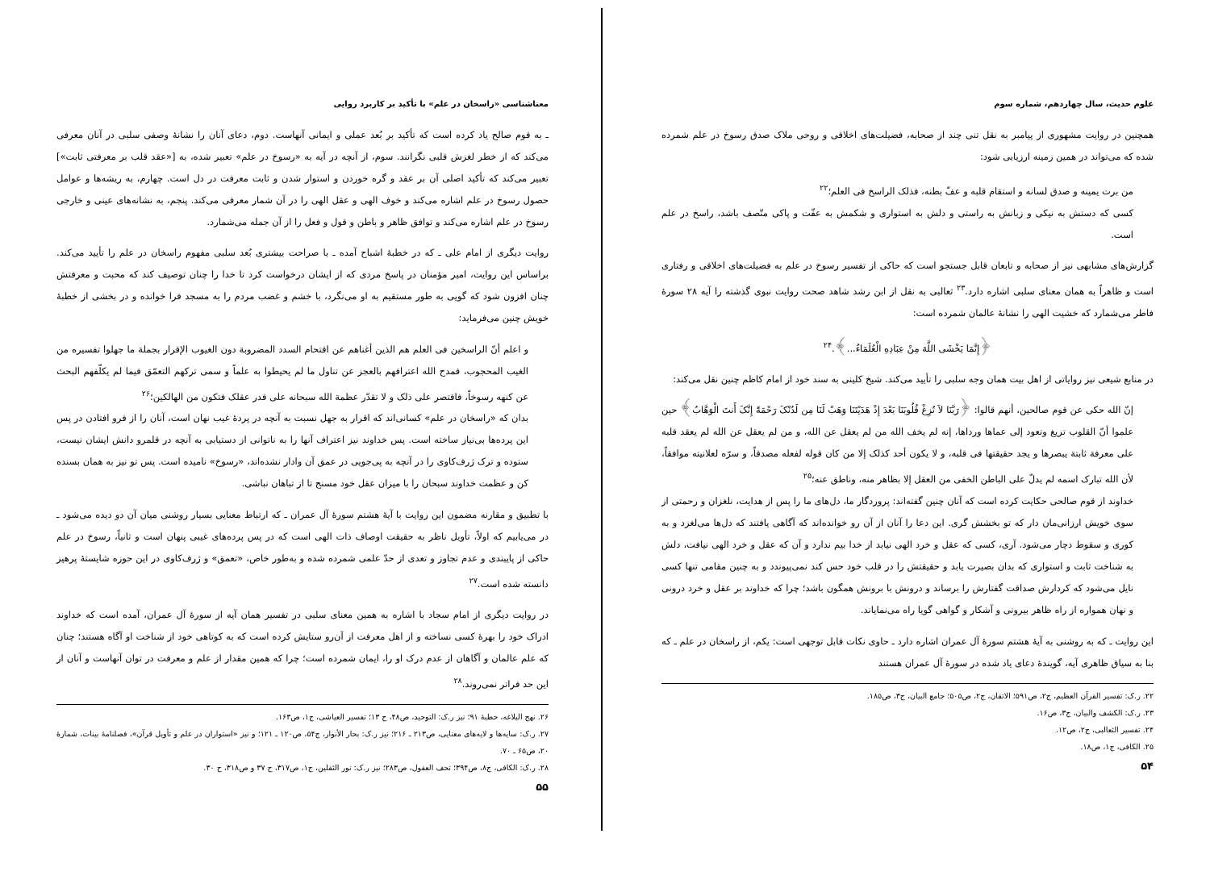علوم حدیث، سال چهاردهم، شماره سوم
همچنین در روایت مشهوری از پیامبر به نقل تنی چند از صحابه، فضیلت‌های اخلاقی و روحی ملاک صدق رسوخ در علم شمرده شده که می‌تواند در همین زمینه ارزیابی شود:
من برت یمینه و صدق لسانه و استقام قلبه و عفّ بطنه، فذلک الراسخ فی العلم؛<sup>۲۲</sup>
کسی که دستش به نیکی و زبانش به راستی و دلش به استواری و شکمش به عفّت و پاکی متّصف باشد، راسخ در علم است.
گزارش‌های مشابهی نیز از صحابه و تابعان قابل جستجو است که حاکی از تفسیر رسوخ در علم به فضیلت‌های اخلاقی و رفتاری است و ظاهراً به همان معنای سلبی اشاره دارد.<sup>۲۳</sup> ثعالبی به نقل از ابن رشد شاهد صحت روایت نبوی گذشته را آیه ۲۸ سورهٔ فاطر می‌شمارد که خشیت الهی را نشانهٔ عالمان شمرده است:
﴿إِنَّمَا یَخْشَى اللَّهَ مِنْ عِبَادِهِ الْعُلَمَاءُ...﴾.<sup>۲۴</sup>
در منابع شیعی نیز روایاتی از اهل بیت همان وجه سلبی را تأیید می‌کند. شیخ کلینی به سند خود از امام کاظم چنین نقل می‌کند:
إنّ الله حکی عن قوم صالحین، أنهم قالوا: ﴿رَبَّنَا لاَ تُزِغْ قُلُوبَنَا بَعْدَ إِذْ هَدَیْتَنَا وَهَبْ لَنَا مِن لَدُنْکَ رَحْمَةً إِنَّکَ أَنتَ الْوَهَّابُ﴾ حین علموا أنّ القلوب تزیغ وتعود إلى عماها ورداها، إنه لم یخف الله من لم یعقل عن الله، و من لم یعقل عن الله لم یعقد قلبه على معرفة ثابتة یبصرها و یجد حقیقتها فی قلبه، و لا یکون أحد کذلک إلا من کان قوله لفعله مصدقاً، و سرّه لعلانیته موافقاً، لأن الله تبارک اسمه لم یدلّ على الباطن الخفی من العقل إلا بظاهر منه، وناطق عنه؛<sup>۲۵</sup>
خداوند از قوم صالحی حکایت کرده است که آنان چنین گفته‌اند: پروردگار ما، دل‌های ما را پس از هدایت، نلغزان و رحمتی از سوی خویش ارزانی‌مان دار که تو بخشش گری. این دعا را آنان از آن رو خوانده‌اند که آگاهی یافتند که دل‌ها می‌لغزد و به کوری و سقوط دچار می‌شود. آری، کسی که عقل و خرد الهی نیابد از خدا بیم ندارد و آن که عقل و خرد الهی نیافت، دلش به شناخت ثابت و استواری که بدان بصیرت یابد و حقیقتش را در قلب خود حس کند نمی‌پیوندد و به چنین مقامی تنها کسی نایل می‌شود که کردارش صداقت گفتارش را برساند و درونش با برونش همگون باشد؛ چرا که خداوند بر عقل و خرد درونی و نهان همواره از راه ظاهر بیرونی و آشکار و گواهی گویا راه می‌نمایاند.
این روایت ـ که به روشنی به آیهٔ هشتم سورهٔ آل عمران اشاره دارد ـ حاوی نکات قابل توجهی است: یکم، از راسخان در علم ـ که بنا به سیاق ظاهری آیه، گویندهٔ دعای یاد شده در سورهٔ آل عمران هستند
۲۲. ر.ک: تفسیر القرآن العظیم، ج۲، ص۵۹۱؛ الاتقان، ج۲، ص۵۰۵؛ جامع البیان، ج۳، ص۱۸۵.
۲۳. ر.ک: الکشف والبیان، ج۳، ص۱۶.
۲۴. تفسیر الثعالبی، ج۲، ص۱۲.
۲۵. الکافی، ج۱، ص۱۸.
۵۴
معناشناسی «راسخان در علم» با تأکید بر کاربرد روایی
ـ به قوم صالح یاد کرده است که تأکید بر بُعد عملی و ایمانی آنهاست. دوم، دعای آنان را نشانهٔ وصفی سلبی در آنان معرفی می‌کند که از خطر لغزش قلبی نگرانند. سوم، از آنچه در آیه به «رسوخ در علم» تعبیر شده، به [«عقد قلب بر معرفتی ثابت»] تعبیر می‌کند که تأکید اصلی آن بر عقد و گره خوردن و استوار شدن و ثابت معرفت در دل است. چهارم، به ریشه‌ها و عوامل حصول رسوخ در علم اشاره می‌کند و خوف الهی و عقل الهی را در آن شمار معرفی می‌کند. پنجم، به نشانه‌های عینی و خارجی رسوخ در علم اشاره می‌کند و توافق ظاهر و باطن و قول و فعل را از آن جمله می‌شمارد.
روایت دیگری از امام علی ـ که در خطبهٔ اشباح آمده ـ با صراحت بیشتری بُعد سلبی مفهوم راسخان در علم را تأیید می‌کند. براساس این روایت، امیر مؤمنان در پاسخ مردی که از ایشان درخواست کرد تا خدا را چنان توصیف کند که محبت و معرفتش چنان افزون شود که گویی به طور مستقیم به او می‌نگرد، با خشم و غضب مردم را به مسجد فرا خوانده و در بخشی از خطبهٔ خویش چنین می‌فرماید:
و اعلم أنّ الراسخین فی العلم هم الذین أغناهم عن اقتحام السدد المضروبة دون الغیوب الإقرار بجملة ما جهلوا تفسیره من الغیب المحجوب، فمدح الله اعترافهم بالعجز عن تناول ما لم یحیطوا به علماً و سمى ترکهم التعمّق فیما لم یکلّفهم البحث عن کنهه رسوخاً، فاقتصر على ذلک و لا تقدّر عظمة الله سبحانه على قدر عقلک فتکون من الهالکین؛<sup>۲۶</sup>
بدان که «راسخان در علم» کسانی‌اند که اقرار به جهل نسبت به آنچه در پردهٔ غیب نهان است، آنان را از فرو افتادن در پس این پرده‌ها بی‌نیاز ساخته است. پس خداوند نیز اعتراف آنها را به ناتوانی از دستیابی به آنچه در قلمرو دانش ایشان نیست، ستوده و ترک ژرف‌کاوی را در آنچه به پی‌جویی در عمق آن وادار نشده‌اند، «رسوخ» نامیده است. پس تو نیز به همان بسنده کن و عظمت خداوند سبحان را با میزان عقل خود مسنج تا از تباهان نباشی.
با تطبیق و مقارنه مضمون این روایت با آیهٔ هشتم سورهٔ آل عمران ـ که ارتباط معنایی بسیار روشنی میان آن دو دیده می‌شود ـ در می‌یابیم که اولاً، تأویل ناظر به حقیقت اوصاف ذات الهی است که در پس پرده‌های غیبی پنهان است و ثانیاً، رسوخ در علم حاکی از پایبندی و عدم تجاوز و تعدی از حدّ علمی شمرده شده و به‌طور خاص، «تعمق» و ژرف‌کاوی در این حوزه شایستهٔ پرهیز دانسته شده است.<sup>۲۷</sup>
در روایت دیگری از امام سجاد با اشاره به همین معنای سلبی در تفسیر همان آیه از سورهٔ آل عمران، آمده است که خداوند ادراک خود را بهرهٔ کسی نساخته و از اهل معرفت از آن‌رو ستایش کرده است که به کوتاهی خود از شناخت او آگاه هستند؛ چنان که علم عالمان و آگاهان از عدم درک او را، ایمان شمرده است؛ چرا که همین مقدار از علم و معرفت در توان آنهاست و آنان از این حد فراتر نمی‌روند.<sup>۲۸</sup>
۲۶. نهج البلاغه، خطبهٔ ۹۱؛ نیز ر.ک: التوحید، ص۴۸، ح ۱۳؛ تفسیر العیاشی، ج۱، ص۱۶۳.
۲۷. ر.ک: سایه‌ها و لایه‌های معنایی، ص۲۱۳ ـ ۲۱۶؛ نیز ر.ک: بحار الأنوار، ج۵۴، ص۱۲۰ ـ ۱۲۱؛ و نیز «استواران در علم و تأویل قرآن»، فصلنامهٔ بینات، شمارهٔ ۲۰، ص۶۵ ـ ۷۰.
۲۸. ر.ک: الکافی، ج۸، ص۳۹۴؛ تحف العقول، ص۲۸۳؛ نیز ر.ک: نور الثقلین، ج۱، ص۳۱۷، ح ۳۷ و ص۳۱۸، ح ۳۰.
۵۵